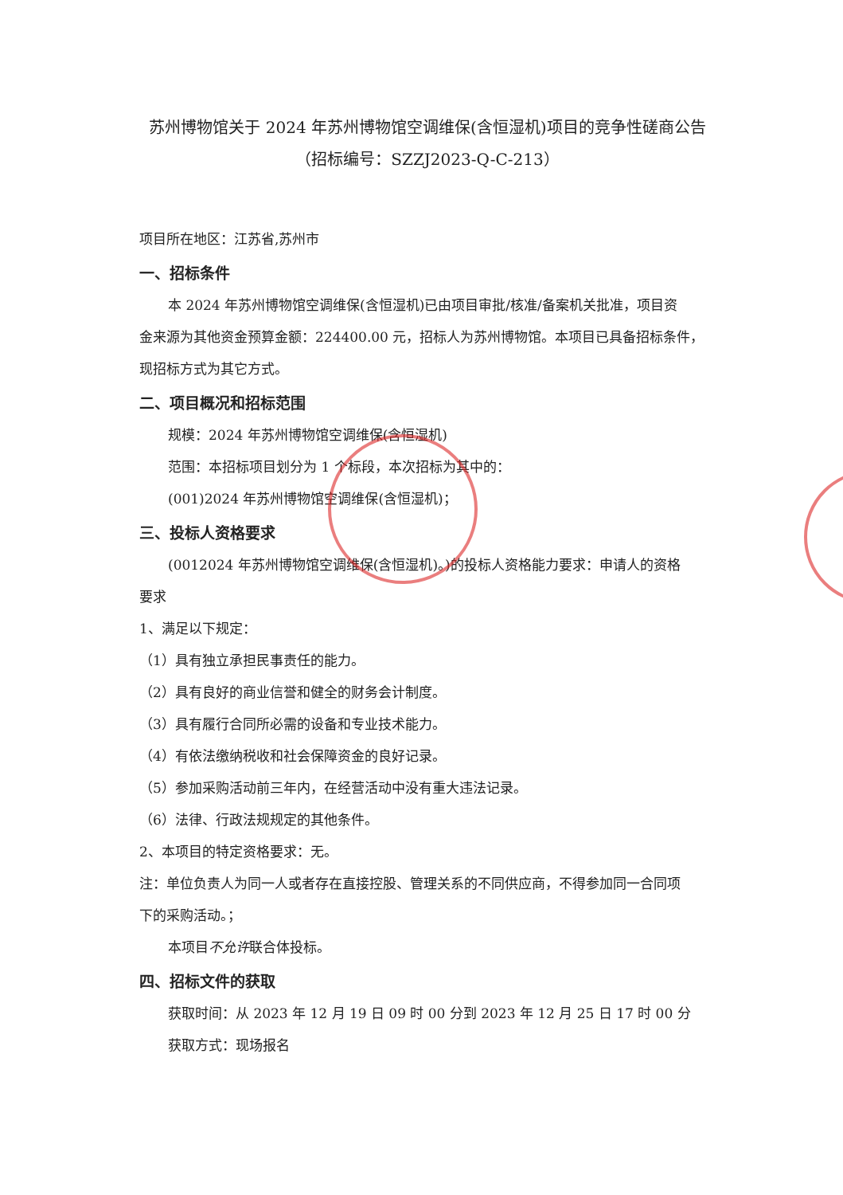苏州博物馆关于 2024 年苏州博物馆空调维保(含恒湿机)项目的竞争性磋商公告
（招标编号：SZZJ2023-Q-C-213）
项目所在地区：江苏省,苏州市
一、招标条件
本 2024 年苏州博物馆空调维保(含恒湿机)已由项目审批/核准/备案机关批准，项目资
金来源为其他资金预算金额：224400.00 元，招标人为苏州博物馆。本项目已具备招标条件，
现招标方式为其它方式。
二、项目概况和招标范围
规模：2024 年苏州博物馆空调维保(含恒湿机)
范围：本招标项目划分为 1 个标段，本次招标为其中的：
(001)2024 年苏州博物馆空调维保(含恒湿机)；
三、投标人资格要求
(0012024 年苏州博物馆空调维保(含恒湿机)。)的投标人资格能力要求：申请人的资格
要求
1、满足以下规定：
（1）具有独立承担民事责任的能力。
（2）具有良好的商业信誉和健全的财务会计制度。
（3）具有履行合同所必需的设备和专业技术能力。
（4）有依法缴纳税收和社会保障资金的良好记录。
（5）参加采购活动前三年内，在经营活动中没有重大违法记录。
（6）法律、行政法规规定的其他条件。
2、本项目的特定资格要求：无。
注：单位负责人为同一人或者存在直接控股、管理关系的不同供应商，不得参加同一合同项
下的采购活动。；
本项目不允许联合体投标。
四、招标文件的获取
获取时间：从 2023 年 12 月 19 日 09 时 00 分到 2023 年 12 月 25 日 17 时 00 分
获取方式：现场报名